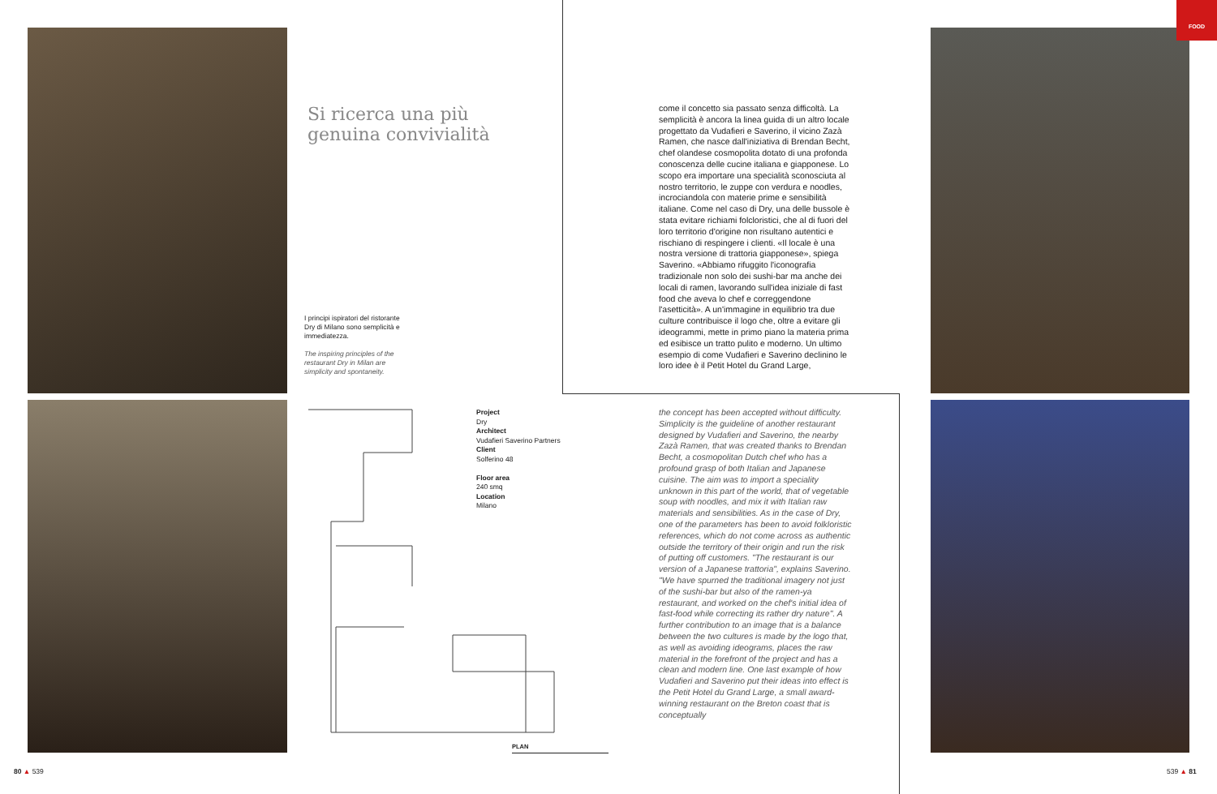FOOD
Si ricerca una più
genuina convivialità
I principi ispiratori del ristorante Dry di Milano sono semplicità e immediatezza.
The inspiring principles of the restaurant Dry in Milan are simplicity and spontaneity.
come il concetto sia passato senza difficoltà. La semplicità è ancora la linea guida di un altro locale progettato da Vudafieri e Saverino, il vicino Zazà Ramen, che nasce dall'iniziativa di Brendan Becht, chef olandese cosmopolita dotato di una profonda conoscenza delle cucine italiana e giapponese. Lo scopo era importare una specialità sconosciuta al nostro territorio, le zuppe con verdura e noodles, incrociandola con materie prime e sensibilità italiane. Come nel caso di Dry, una delle bussole è stata evitare richiami folcloristici, che al di fuori del loro territorio d'origine non risultano autentici e rischiano di respingere i clienti. «Il locale è una nostra versione di trattoria giapponese», spiega Saverino. «Abbiamo rifuggito l'iconografia tradizionale non solo dei sushi-bar ma anche dei locali di ramen, lavorando sull'idea iniziale di fast food che aveva lo chef e correggendone l'asetticità». A un'immagine in equilibrio tra due culture contribuisce il logo che, oltre a evitare gli ideogrammi, mette in primo piano la materia prima ed esibisce un tratto pulito e moderno. Un ultimo esempio di come Vudafieri e Saverino declinino le loro idee è il Petit Hotel du Grand Large,
the concept has been accepted without difficulty. Simplicity is the guideline of another restaurant designed by Vudafieri and Saverino, the nearby Zazà Ramen, that was created thanks to Brendan Becht, a cosmopolitan Dutch chef who has a profound grasp of both Italian and Japanese cuisine. The aim was to import a speciality unknown in this part of the world, that of vegetable soup with noodles, and mix it with Italian raw materials and sensibilities. As in the case of Dry, one of the parameters has been to avoid folkloristic references, which do not come across as authentic outside the territory of their origin and run the risk of putting off customers. "The restaurant is our version of a Japanese trattoria", explains Saverino. "We have spurned the traditional imagery not just of the sushi-bar but also of the ramen-ya restaurant, and worked on the chef's initial idea of fast-food while correcting its rather dry nature". A further contribution to an image that is a balance between the two cultures is made by the logo that, as well as avoiding ideograms, places the raw material in the forefront of the project and has a clean and modern line. One last example of how Vudafieri and Saverino put their ideas into effect is the Petit Hotel du Grand Large, a small award-winning restaurant on the Breton coast that is conceptually
Project
Dry
Architect
Vudafieri Saverino Partners
Client
Solferino 48
Floor area
240 smq
Location
Milano
PLAN
80 ▲ 539 539 ▲ 81